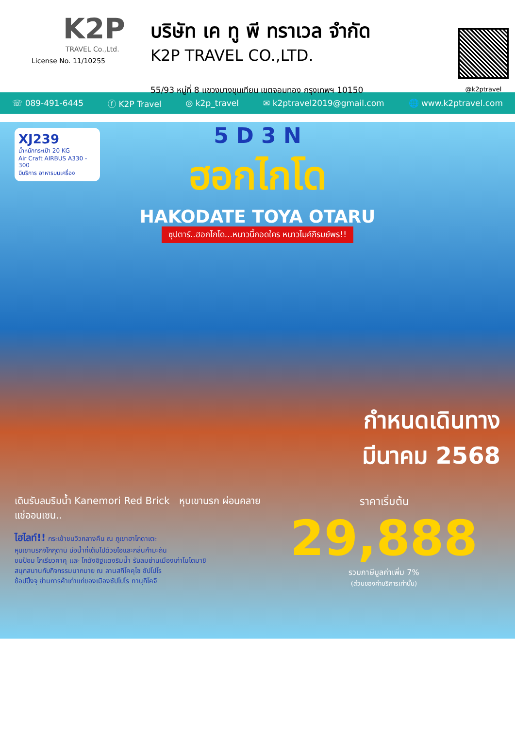K2P
TRAVEL Co.,Ltd.
License No. 11/10255
บริษัท เค ทู พี ทราเวล จำกัด
K2P TRAVEL CO.,LTD.
55/93 หมู่ที่ 8 แขวงบางขุนเทียน เขตจอมทอง กรุงเทพฯ 10150
@k2ptravel
☏ 089-491-6445 ⓕ K2P Travel ◎ k2p_travel ✉ k2ptravel2019@gmail.com 🌐 www.k2ptravel.com
XJ239
น้ำหนักกระเป๋า 20 KG
Air Craft AIRBUS A330 - 300
มีบริการ อาหารบนเครื่อง
5 D 3 N
ฮอกไกโด
HAKODATE TOYA OTARU
ซุปตาร์..ฮอกไกโด...หนาวนี้กอดใคร หนาวไมค์ภิรมย์พร!!
กำหนดเดินทาง
มีนาคม 2568
เดินรับลมริมน้ำ Kanemori Red Brick หุบเขานรก ผ่อนคลาย แช่ออนเซน..
ไฮไลท์!! กระเช้าชมวิวกลางคืน ณ ภูเขาฮาโกดาเตะ
หุบเขานรกจิโกกุดานิ บ่อน้ำที่เต็มไปด้วยไอและกลิ่นกำมะถัน
ชมป้อม โกเรียวคาคุ และ โกดังอิฐแดงริมน้ำ รับลมย่านเมืองเก่าโมโตมาชิ
สนุกสนานกับกิจกรรมมากมาย ณ ลานสกีโคคุไซ ซัปโปโร
ช้อปปิ้งจุ ย่านการค้าเก่าแก่ของเมืองซัปโปโร ทานุกิโคจิ
ราคาเริ่มต้น
29,888
รวมภาษีมูลค่าเพิ่ม 7%
(ส่วนของค่าบริการเท่านั้น)